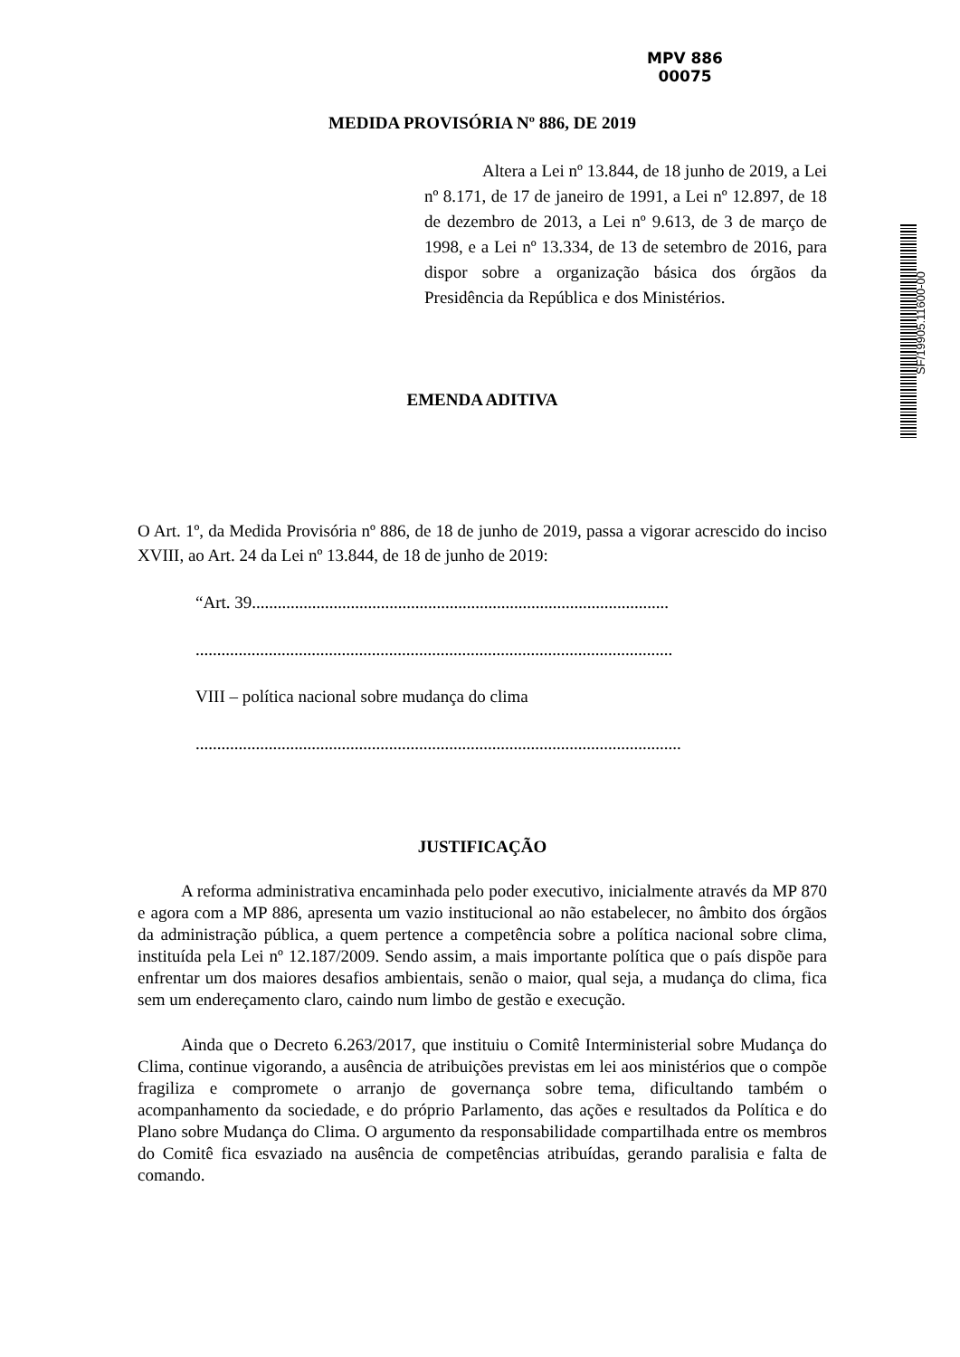MPV 886
00075
SF/19905.11600-00
MEDIDA PROVISÓRIA Nº 886, DE 2019
Altera a Lei nº 13.844, de 18 junho de 2019, a Lei nº 8.171, de 17 de janeiro de 1991, a Lei nº 12.897, de 18 de dezembro de 2013, a Lei nº 9.613, de 3 de março de 1998, e a Lei nº 13.334, de 13 de setembro de 2016, para dispor sobre a organização básica dos órgãos da Presidência da República e dos Ministérios.
EMENDA ADITIVA
O Art. 1º, da Medida Provisória nº 886, de 18 de junho de 2019, passa a vigorar acrescido do inciso XVIII, ao Art. 24 da Lei nº 13.844, de 18 de junho de 2019:
“Art. 39.................................................................................................
...............................................................................................................
VIII – política nacional sobre mudança do clima
.................................................................................................................
JUSTIFICAÇÃO
A reforma administrativa encaminhada pelo poder executivo, inicialmente através da MP 870 e agora com a MP 886, apresenta um vazio institucional ao não estabelecer, no âmbito dos órgãos da administração pública, a quem pertence a competência sobre a política nacional sobre clima, instituída pela Lei nº 12.187/2009. Sendo assim, a mais importante política que o país dispõe para enfrentar um dos maiores desafios ambientais, senão o maior, qual seja, a mudança do clima, fica sem um endereçamento claro, caindo num limbo de gestão e execução.
Ainda que o Decreto 6.263/2017, que instituiu o Comitê Interministerial sobre Mudança do Clima, continue vigorando, a ausência de atribuições previstas em lei aos ministérios que o compõe fragiliza e compromete o arranjo de governança sobre tema, dificultando também o acompanhamento da sociedade, e do próprio Parlamento, das ações e resultados da Política e do Plano sobre Mudança do Clima. O argumento da responsabilidade compartilhada entre os membros do Comitê fica esvaziado na ausência de competências atribuídas, gerando paralisia e falta de comando.